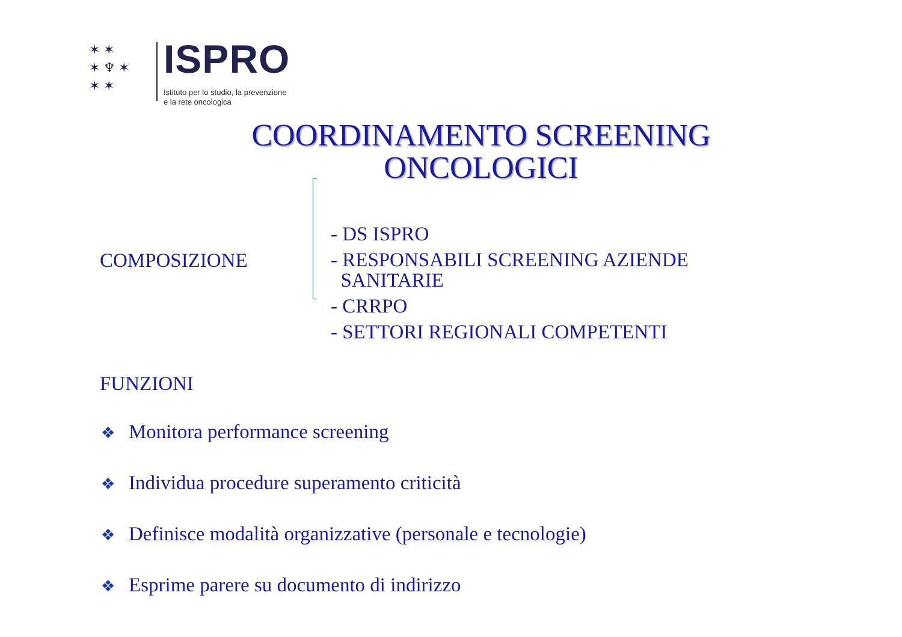✶ ✶
✶ ♆ ✶
✶ ✶
ISPRO
Istituto per lo studio, la prevenzione
e la rete oncologica
COORDINAMENTO SCREENING
ONCOLOGICI
COMPOSIZIONE
- DS ISPRO
- RESPONSABILI SCREENING AZIENDE
SANITARIE
- CRRPO
- SETTORI REGIONALI COMPETENTI
FUNZIONI
❖ Monitora performance screening
❖ Individua procedure superamento criticità
❖ Definisce modalità organizzative (personale e tecnologie)
❖ Esprime parere su documento di indirizzo